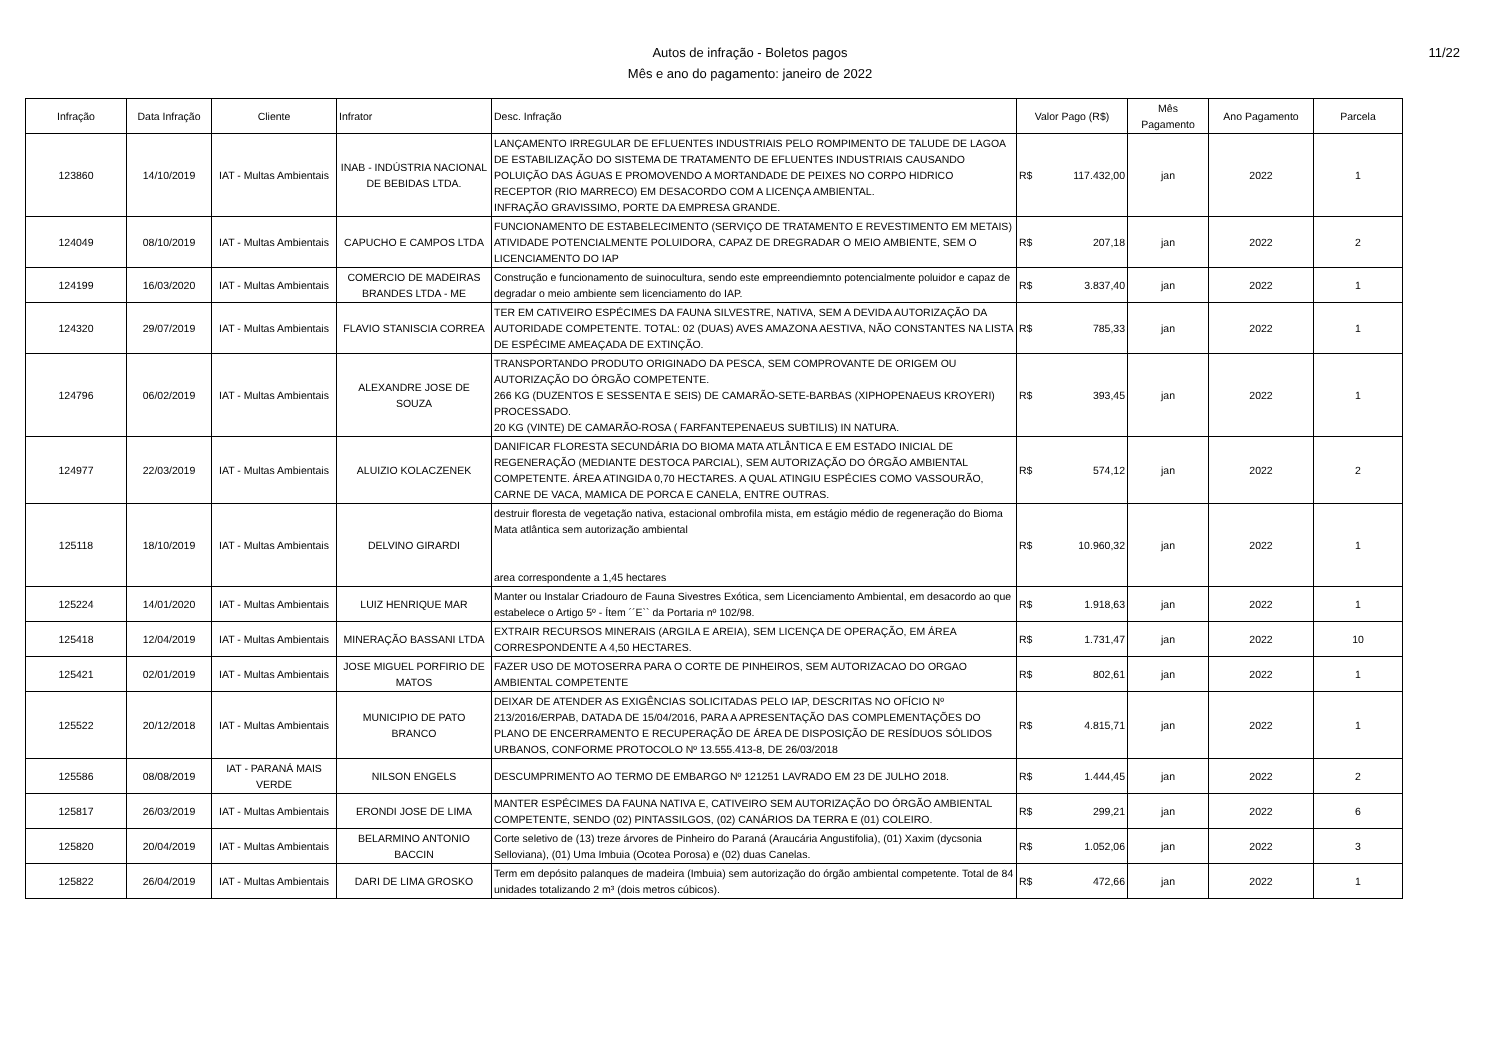11/22
Autos de infração - Boletos pagos
Mês e ano do pagamento: janeiro de 2022
| Infração | Data Infração | Cliente | Infrator | Desc. Infração | Valor Pago (R$) | Mês Pagamento | Ano Pagamento | Parcela |
| --- | --- | --- | --- | --- | --- | --- | --- | --- |
| 123860 | 14/10/2019 | IAT - Multas Ambientais | INAB - INDÚSTRIA NACIONAL DE BEBIDAS LTDA. | LANÇAMENTO IRREGULAR DE EFLUENTES INDUSTRIAIS PELO ROMPIMENTO DE TALUDE DE LAGOA DE ESTABILIZAÇÃO DO SISTEMA DE TRATAMENTO DE EFLUENTES INDUSTRIAIS CAUSANDO POLUIÇÃO DAS ÁGUAS E PROMOVENDO A MORTANDADE DE PEIXES NO CORPO HIDRICO RECEPTOR (RIO MARRECO) EM DESACORDO COM A LICENÇA AMBIENTAL. INFRAÇÃO GRAVISSIMO, PORTE DA EMPRESA GRANDE. | R$ 117.432,00 | jan | 2022 | 1 |
| 124049 | 08/10/2019 | IAT - Multas Ambientais | CAPUCHO E CAMPOS LTDA | FUNCIONAMENTO DE ESTABELECIMENTO (SERVIÇO DE TRATAMENTO E REVESTIMENTO EM METAIS) ATIVIDADE POTENCIALMENTE POLUIDORA, CAPAZ DE DREGRADAR O MEIO AMBIENTE, SEM O LICENCIAMENTO DO IAP | R$ 207,18 | jan | 2022 | 2 |
| 124199 | 16/03/2020 | IAT - Multas Ambientais | COMERCIO DE MADEIRAS BRANDES LTDA - ME | Construção e funcionamento de suinocultura, sendo este empreendiemnto potencialmente poluidor e capaz de degradar o meio ambiente sem licenciamento do IAP. | R$ 3.837,40 | jan | 2022 | 1 |
| 124320 | 29/07/2019 | IAT - Multas Ambientais | FLAVIO STANISCIA CORREA | TER EM CATIVEIRO ESPÉCIMES DA FAUNA SILVESTRE, NATIVA, SEM A DEVIDA AUTORIZAÇÃO DA AUTORIDADE COMPETENTE. TOTAL: 02 (DUAS) AVES AMAZONA AESTIVA, NÃO CONSTANTES NA LISTA DE ESPÉCIME AMEAÇADA DE EXTINÇÃO. | R$ 785,33 | jan | 2022 | 1 |
| 124796 | 06/02/2019 | IAT - Multas Ambientais | ALEXANDRE JOSE DE SOUZA | TRANSPORTANDO PRODUTO ORIGINADO DA PESCA, SEM COMPROVANTE DE ORIGEM OU AUTORIZAÇÃO DO ÓRGÃO COMPETENTE. 266 KG (DUZENTOS E SESSENTA E SEIS) DE CAMARÃO-SETE-BARBAS (XIPHOPENAEUS KROYERI) PROCESSADO. 20 KG (VINTE) DE CAMARÃO-ROSA ( FARFANTEPENAEUS SUBTILIS) IN NATURA. | R$ 393,45 | jan | 2022 | 1 |
| 124977 | 22/03/2019 | IAT - Multas Ambientais | ALUIZIO KOLACZENEK | DANIFICAR FLORESTA SECUNDÁRIA DO BIOMA MATA ATLÂNTICA E EM ESTADO INICIAL DE REGENERAÇÃO (MEDIANTE DESTOCA PARCIAL), SEM AUTORIZAÇÃO DO ÓRGÃO AMBIENTAL COMPETENTE. ÁREA ATINGIDA 0,70 HECTARES. A QUAL ATINGIU ESPÉCIES COMO VASSOURÃO, CARNE DE VACA, MAMICA DE PORCA E CANELA, ENTRE OUTRAS. | R$ 574,12 | jan | 2022 | 2 |
| 125118 | 18/10/2019 | IAT - Multas Ambientais | DELVINO GIRARDI | destruir floresta de vegetação nativa, estacional ombrofila mista, em estágio médio de regeneração do Bioma Mata atlântica sem autorização ambiental area correspondente a 1,45 hectares | R$ 10.960,32 | jan | 2022 | 1 |
| 125224 | 14/01/2020 | IAT - Multas Ambientais | LUIZ HENRIQUE MAR | Manter ou Instalar Criadouro de Fauna Sivestres Exótica, sem Licenciamento Ambiental, em desacordo ao que estabelece o Artigo 5º - Ítem ´´E`` da Portaria nº 102/98. | R$ 1.918,63 | jan | 2022 | 1 |
| 125418 | 12/04/2019 | IAT - Multas Ambientais | MINERAÇÃO BASSANI LTDA | EXTRAIR RECURSOS MINERAIS (ARGILA E AREIA), SEM LICENÇA DE OPERAÇÃO, EM ÁREA CORRESPONDENTE A 4,50 HECTARES. | R$ 1.731,47 | jan | 2022 | 10 |
| 125421 | 02/01/2019 | IAT - Multas Ambientais | JOSE MIGUEL PORFIRIO DE MATOS | FAZER USO DE MOTOSERRA PARA O CORTE DE PINHEIROS, SEM AUTORIZACAO DO ORGAO AMBIENTAL COMPETENTE | R$ 802,61 | jan | 2022 | 1 |
| 125522 | 20/12/2018 | IAT - Multas Ambientais | MUNICIPIO DE PATO BRANCO | DEIXAR DE ATENDER AS EXIGÊNCIAS SOLICITADAS PELO IAP, DESCRITAS NO OFÍCIO Nº 213/2016/ERPAB, DATADA DE 15/04/2016, PARA A APRESENTAÇÃO DAS COMPLEMENTAÇÕES DO PLANO DE ENCERRAMENTO E RECUPERAÇÃO DE ÁREA DE DISPOSIÇÃO DE RESÍDUOS SÓLIDOS URBANOS, CONFORME PROTOCOLO Nº 13.555.413-8, DE 26/03/2018 | R$ 4.815,71 | jan | 2022 | 1 |
| 125586 | 08/08/2019 | IAT - PARANÁ MAIS VERDE | NILSON ENGELS | DESCUMPRIMENTO AO TERMO DE EMBARGO Nº 121251 LAVRADO EM 23 DE JULHO 2018. | R$ 1.444,45 | jan | 2022 | 2 |
| 125817 | 26/03/2019 | IAT - Multas Ambientais | ERONDI JOSE DE LIMA | MANTER ESPÉCIMES DA FAUNA NATIVA E, CATIVEIRO SEM AUTORIZAÇÃO DO ÓRGÃO AMBIENTAL COMPETENTE, SENDO (02) PINTASSILGOS, (02) CANÁRIOS DA TERRA E (01) COLEIRO. | R$ 299,21 | jan | 2022 | 6 |
| 125820 | 20/04/2019 | IAT - Multas Ambientais | BELARMINO ANTONIO BACCIN | Corte seletivo de (13) treze árvores de Pinheiro do Paraná (Araucária Angustifolia), (01) Xaxim (dycsonia Selloviana), (01) Uma Imbuia (Ocotea Porosa) e (02) duas Canelas. | R$ 1.052,06 | jan | 2022 | 3 |
| 125822 | 26/04/2019 | IAT - Multas Ambientais | DARI DE LIMA GROSKO | Term em depósito palanques de madeira (Imbuia) sem autorização do órgão ambiental competente. Total de 84 unidades totalizando 2 m³ (dois metros cúbicos). | R$ 472,66 | jan | 2022 | 1 |